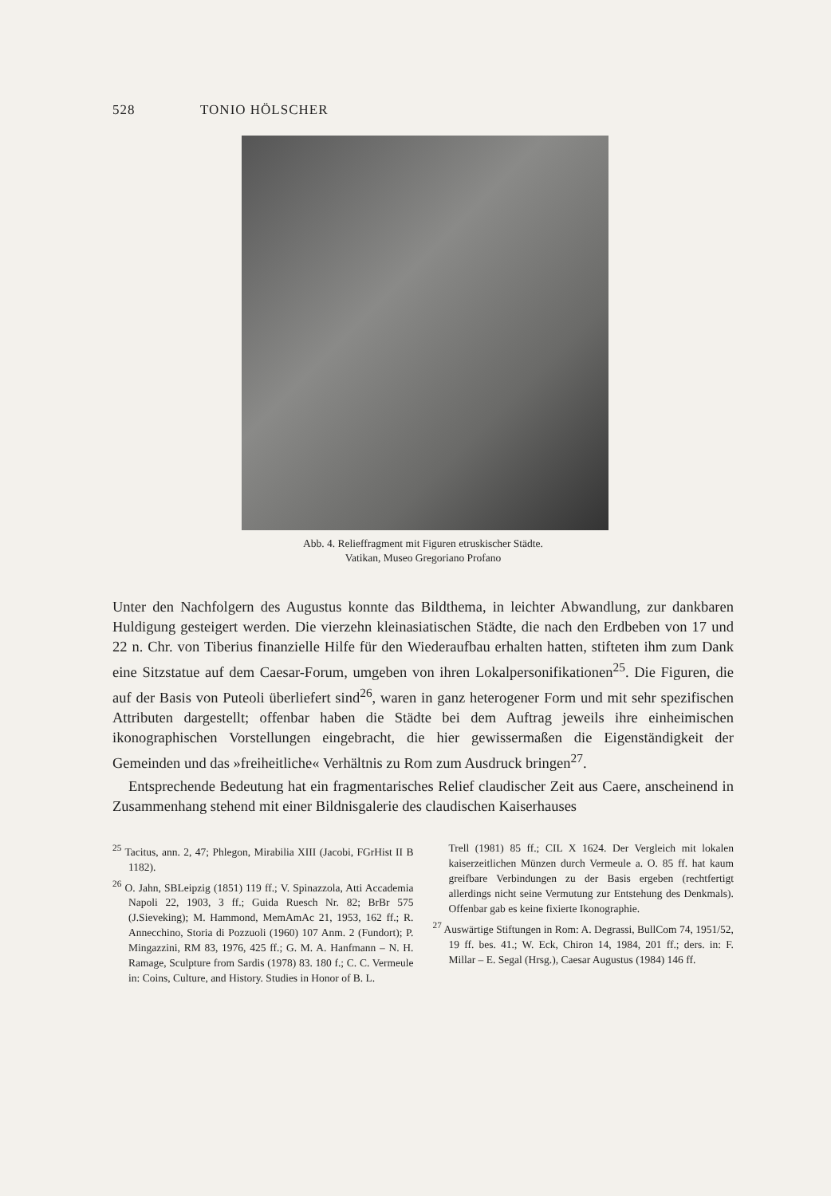528 TONIO HÖLSCHER
Abb. 4. Relieffragment mit Figuren etruskischer Städte.
Vatikan, Museo Gregoriano Profano
Unter den Nachfolgern des Augustus konnte das Bildthema, in leichter Abwandlung, zur dankbaren Huldigung gesteigert werden. Die vierzehn kleinasiatischen Städte, die nach den Erdbeben von 17 und 22 n. Chr. von Tiberius finanzielle Hilfe für den Wiederaufbau erhalten hatten, stifteten ihm zum Dank eine Sitzstatue auf dem Caesar-Forum, umgeben von ihren Lokalpersonifikationen<sup>25</sup>. Die Figuren, die auf der Basis von Puteoli überliefert sind<sup>26</sup>, waren in ganz heterogener Form und mit sehr spezifischen Attributen dargestellt; offenbar haben die Städte bei dem Auftrag jeweils ihre einheimischen ikonographischen Vorstellungen eingebracht, die hier gewissermaßen die Eigenständigkeit der Gemeinden und das »freiheitliche« Verhältnis zu Rom zum Ausdruck bringen<sup>27</sup>.
Entsprechende Bedeutung hat ein fragmentarisches Relief claudischer Zeit aus Caere, anscheinend in Zusammenhang stehend mit einer Bildnisgalerie des claudischen Kaiserhauses
<sup>25</sup> Tacitus, ann. 2, 47; Phlegon, Mirabilia XIII (Jacobi, FGrHist II B 1182).
<sup>26</sup> O. Jahn, SBLeipzig (1851) 119 ff.; V. Spinazzola, Atti Accademia Napoli 22, 1903, 3 ff.; Guida Ruesch Nr. 82; BrBr 575 (J.Sieveking); M. Hammond, MemAmAc 21, 1953, 162 ff.; R. Annecchino, Storia di Pozzuoli (1960) 107 Anm. 2 (Fundort); P. Mingazzini, RM 83, 1976, 425 ff.; G. M. A. Hanfmann – N. H. Ramage, Sculpture from Sardis (1978) 83. 180 f.; C. C. Vermeule in: Coins, Culture, and History. Studies in Honor of B. L.
Trell (1981) 85 ff.; CIL X 1624. Der Vergleich mit lokalen kaiserzeitlichen Münzen durch Vermeule a. O. 85 ff. hat kaum greifbare Verbindungen zu der Basis ergeben (rechtfertigt allerdings nicht seine Vermutung zur Entstehung des Denkmals). Offenbar gab es keine fixierte Ikonographie.
<sup>27</sup> Auswärtige Stiftungen in Rom: A. Degrassi, BullCom 74, 1951/52, 19 ff. bes. 41.; W. Eck, Chiron 14, 1984, 201 ff.; ders. in: F. Millar – E. Segal (Hrsg.), Caesar Augustus (1984) 146 ff.